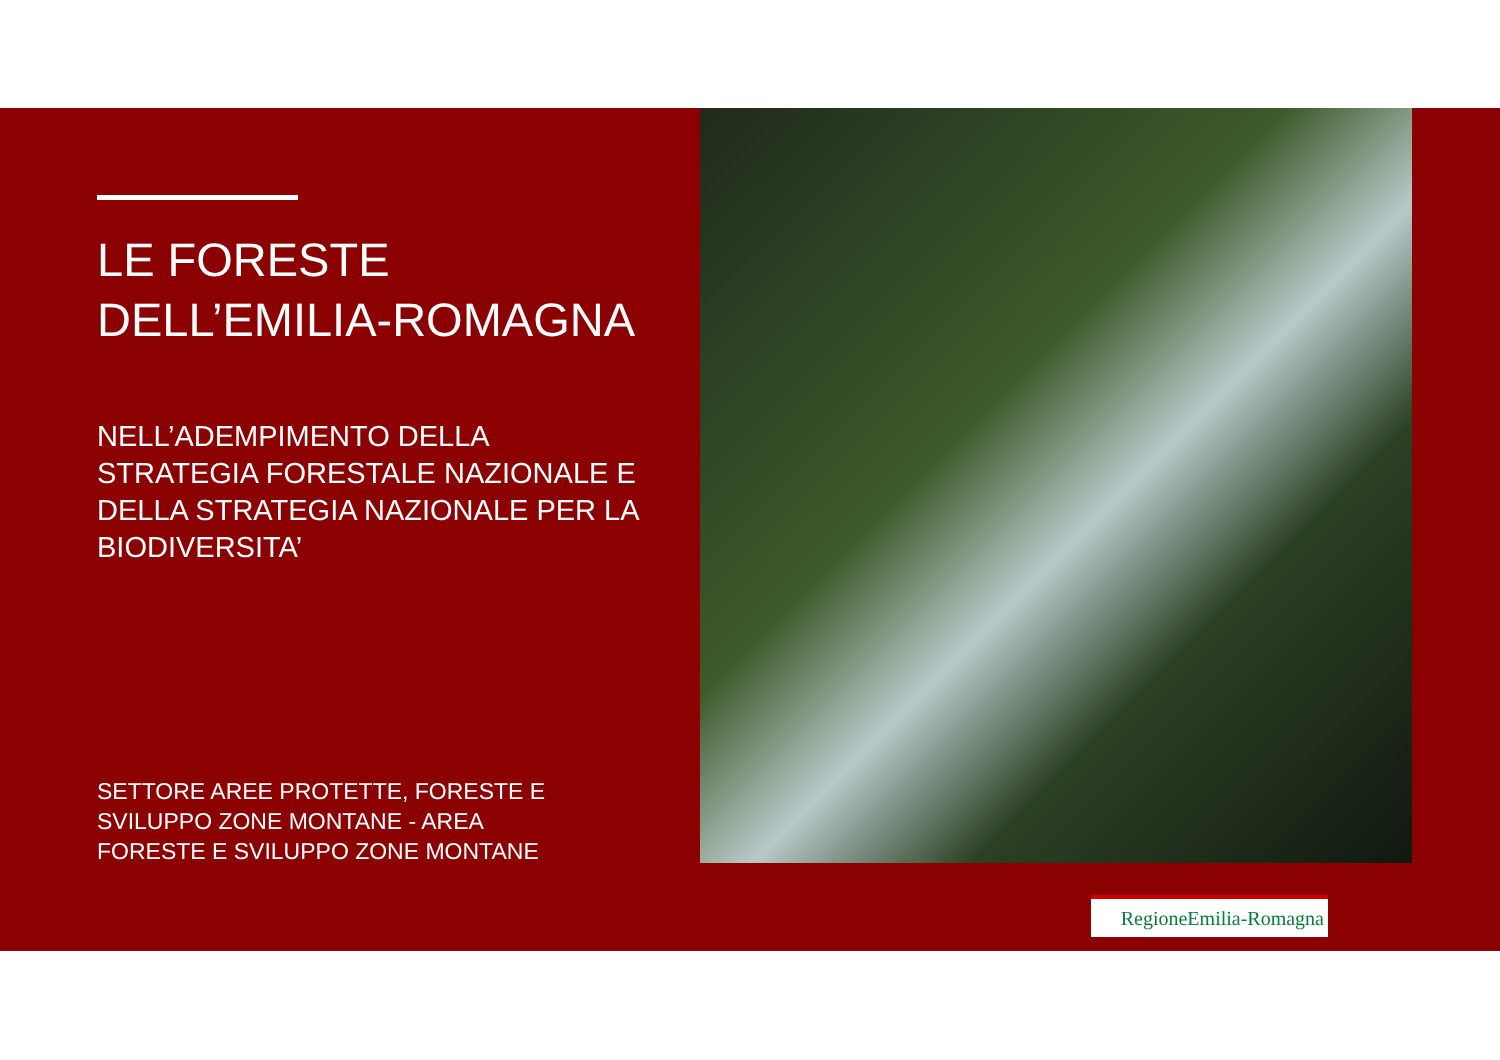LE FORESTE
DELL’EMILIA-ROMAGNA
NELL’ADEMPIMENTO DELLA
STRATEGIA FORESTALE NAZIONALE E
DELLA STRATEGIA NAZIONALE PER LA
BIODIVERSITA’
SETTORE AREE PROTETTE, FORESTE E
SVILUPPO ZONE MONTANE - AREA
FORESTE E SVILUPPO ZONE MONTANE
RegioneEmilia-Romagna